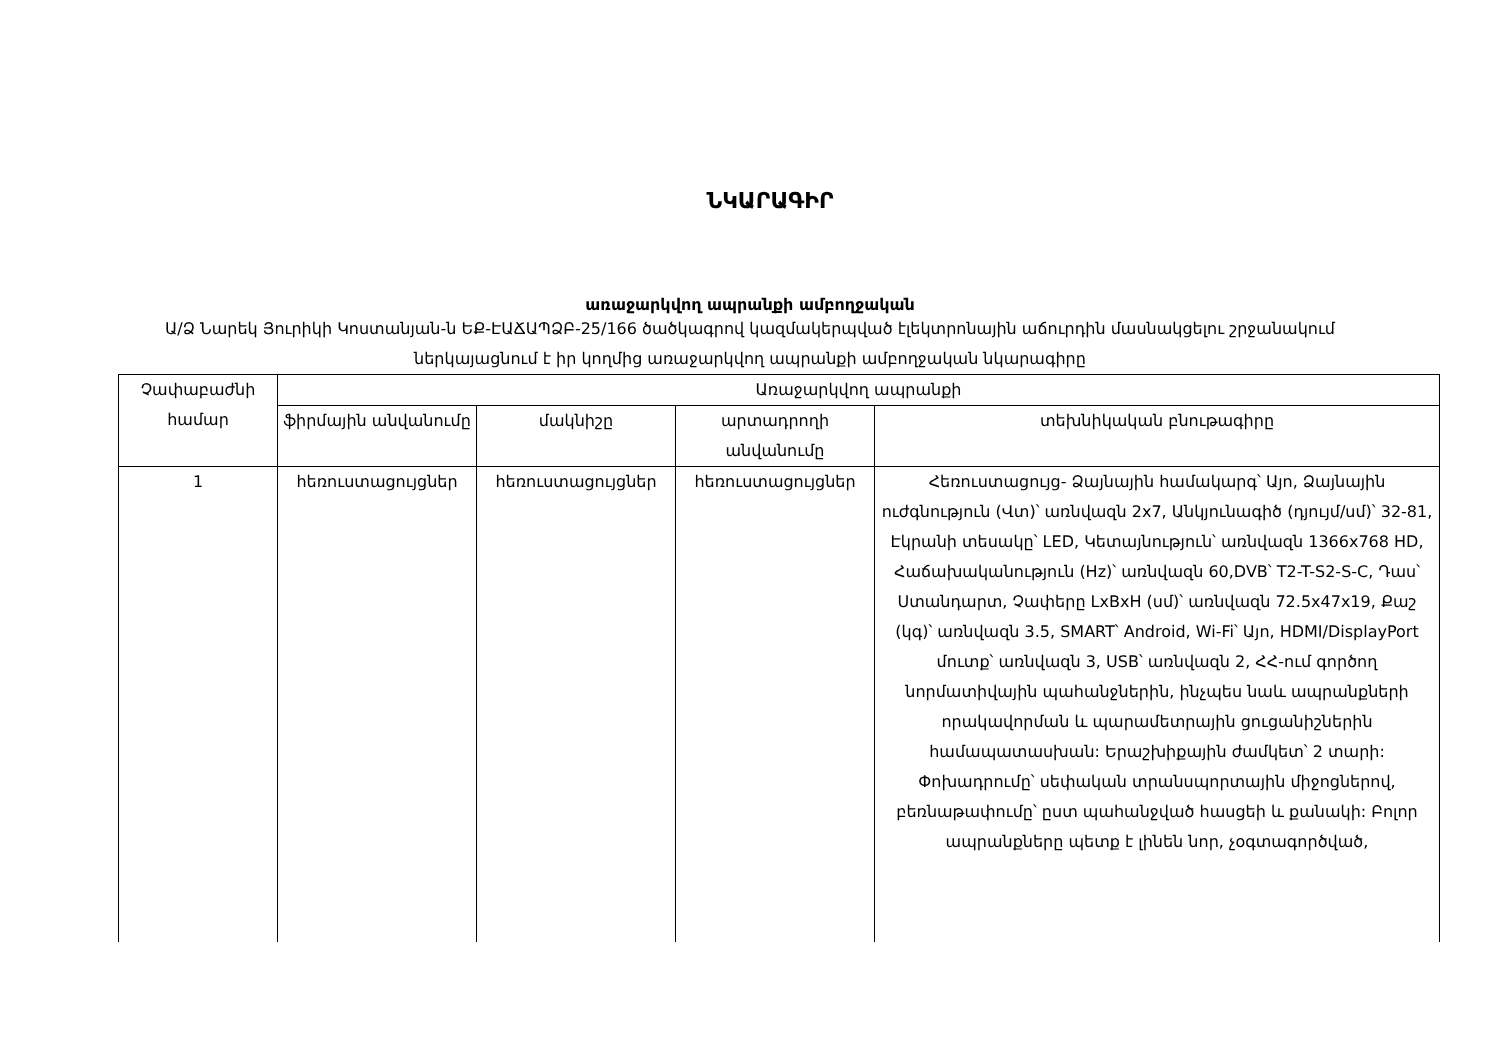ՆԿԱՐԱԳԻՐ
առաջարկվող ապրանքի ամբողջական
Ա/Ձ Նարեկ Յուրիկի Կոստանյան-ն ԵՔ-ԷԱՃԱՊՁԲ-25/166 ծածկագրով կազմակերպված էլեկտրոնային աճուրդին մասնակցելու շրջանակում ներկայացնում է իր կողմից առաջարկվող ապրանքի ամբողջական նկարագիրը
| Չափաբաժնի համար | Առաջարկվող ապրանքի | | | |
| --- | --- | --- | --- | --- |
| | ֆիրմային անվանումը | մակնիշը | արտադրողի անվանումը | տեխնիկական բնութագիրը |
| 1 | հեռուստացույցներ | հեռուստացույցներ | հեռուստացույցներ | Հեռուստացույց- Ձայնային համակարգ՝ Այո, Ձայնային ուժգնություն (Վտ)՝ առնվազն 2x7, Անկյունագիծ (դյույմ/սմ)՝ 32-81, Էկրանի տեսակը՝ LED, Կետայնություն՝ առնվազն 1366x768 HD, Հաճախականություն (Hz)՝ առնվազն 60,DVB՝ T2-T-S2-S-C, Դաս՝ Ստանդարտ, Չափերը LxBxH (սմ)՝ առնվազն 72.5x47x19, Քաշ (կգ)՝ առնվազն 3.5, SMART՝ Android, Wi-Fi՝ Այո, HDMI/DisplayPort մուտք՝ առնվազն 3, USB՝ առնվազն 2, ՀՀ-ում գործող նորմատիվային պահանջներին, ինչպես նաև ապրանքների որակավորման և պարամետրային ցուցանիշներին համապատասխան: Երաշխիքային ժամկետ՝ 2 տարի: Փոխադրումը՝ սեփական տրանսպորտային միջոցներով, բեռնաթափումը՝ ըստ պահանջված հասցեի և քանակի: Բոլոր ապրանքները պետք է լինեն նոր, չօգտագործված, |